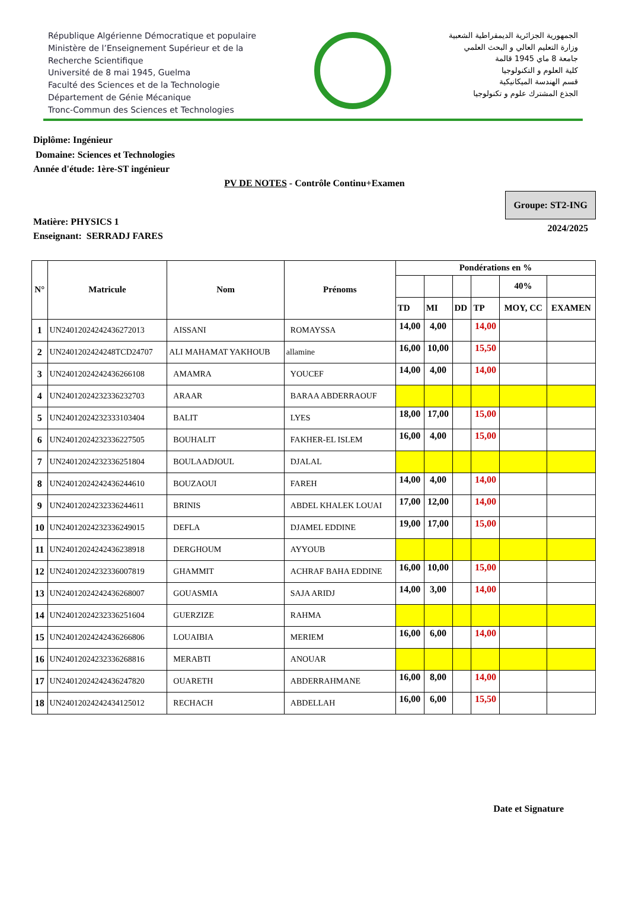République Algérienne Démocratique et populaire
Ministère de l’Enseignement Supérieur et de la
Recherche Scientifique
Université de 8 mai 1945, Guelma
Faculté des Sciences et de la Technologie
Département de Génie Mécanique
Tronc-Commun des Sciences et Technologies
الجمهورية الجزائرية الديمقراطية الشعبية
وزارة التعليم العالي و البحث العلمي
جامعة 8 ماي 1945 قالمة
كلية العلوم و التكنولوجيا
قسم الهندسة الميكانيكية
الجذع المشترك علوم و تكنولوجيا
Diplôme: Ingénieur
Domaine: Sciences et Technologies
Année d'étude: 1ère-ST ingénieur
PV DE NOTES - Contrôle Continu+Examen
Matière: PHYSICS 1
Enseignant: SERRADJ FARES
Groupe: ST2-ING
2024/2025
| N° | Matricule | Nom | Prénoms | Pondérations en % | | | | | |
| --- | --- | --- | --- | --- | --- | --- | --- | --- | --- |
| | | | | | | | | 40% | |
| | | | | TD | MI | DD | TP | MOY, CC | EXAMEN |
| 1 | UN24012024242436272013 | AISSANI | ROMAYSSA | 14,00 | 4,00 | | 14,00 | | |
| 2 | UN2401202424248TCD24707 | ALI MAHAMAT YAKHOUB | allamine | 16,00 | 10,00 | | 15,50 | | |
| 3 | UN24012024242436266108 | AMAMRA | YOUCEF | 14,00 | 4,00 | | 14,00 | | |
| 4 | UN24012024232336232703 | ARAAR | BARAA ABDERRAOUF | | | | | | |
| 5 | UN24012024232333103404 | BALIT | LYES | 18,00 | 17,00 | | 15,00 | | |
| 6 | UN24012024232336227505 | BOUHALIT | FAKHER-EL ISLEM | 16,00 | 4,00 | | 15,00 | | |
| 7 | UN24012024232336251804 | BOULAADJOUL | DJALAL | | | | | | |
| 8 | UN24012024242436244610 | BOUZAOUI | FAREH | 14,00 | 4,00 | | 14,00 | | |
| 9 | UN24012024232336244611 | BRINIS | ABDEL KHALEK LOUAI | 17,00 | 12,00 | | 14,00 | | |
| 10 | UN24012024232336249015 | DEFLA | DJAMEL EDDINE | 19,00 | 17,00 | | 15,00 | | |
| 11 | UN24012024242436238918 | DERGHOUM | AYYOUB | | | | | | |
| 12 | UN24012024232336007819 | GHAMMIT | ACHRAF BAHA EDDINE | 16,00 | 10,00 | | 15,00 | | |
| 13 | UN24012024242436268007 | GOUASMIA | SAJA ARIDJ | 14,00 | 3,00 | | 14,00 | | |
| 14 | UN24012024232336251604 | GUERZIZE | RAHMA | | | | | | |
| 15 | UN24012024242436266806 | LOUAIBIA | MERIEM | 16,00 | 6,00 | | 14,00 | | |
| 16 | UN24012024232336268816 | MERABTI | ANOUAR | | | | | | |
| 17 | UN24012024242436247820 | OUARETH | ABDERRAHMANE | 16,00 | 8,00 | | 14,00 | | |
| 18 | UN24012024242434125012 | RECHACH | ABDELLAH | 16,00 | 6,00 | | 15,50 | | |
Date et Signature